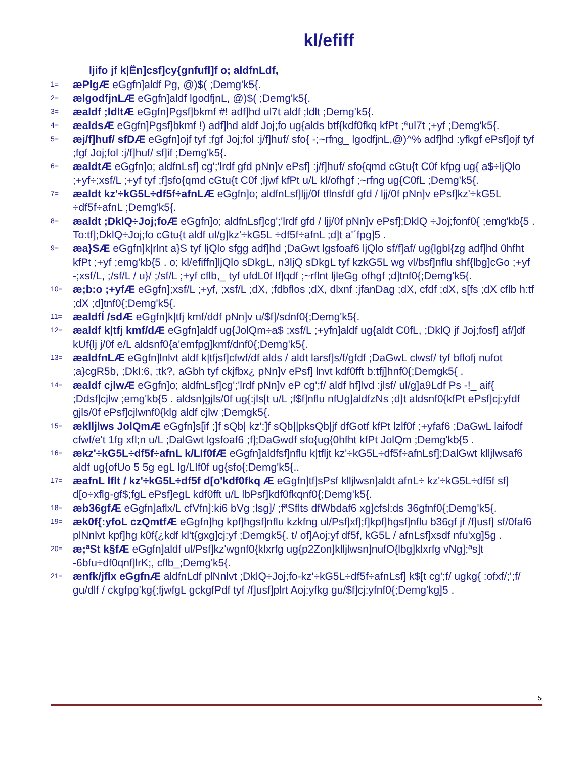kl/efiff
ljifo jf k|Ën]csf]cy{gnfufl]f o; aldfnLdf,
1= æPlgÆ eGgfn]aldf Pg, @)$( ;Demg'k5{.
2= ælgodfjnLÆ eGgfn]aldf lgodfjnL, @)$( ;Demg'k5{.
3= æaldf ;ldltÆ eGgfn]Pgsf]bkmf #! adf]hd ul7t aldf ;ldlt ;Demg'k5{.
4= æaldsÆ eGgfn]Pgsf]bkmf !) adf]hd aldf Joj;fo ug{alds btf{kdf0fkq kfPt ;ªul7t ;+yf ;Demg'k5{.
5= æj/f]huf/ sfDÆ eGgfn]ojf tyf ;fgf Joj;fol :j/f]huf/ sfo{ -;~rfng_ lgodfjnL,@)^% adf]hd :yfkgf ePsf]ojf tyf ;fgf Joj;fol :j/f]huf/ sf]if ;Demg'k5{.
6= æaldtÆ eGgfn]o; aldfnLsf] cg';'lrdf gfd pNn]v ePsf] :j/f]huf/ sfo{qmd cGtu{t C0f kfpg ug{ a$÷ljQlo ;+yf÷;xsf/L ;+yf tyf ;f]sfo{qmd cGtu{t C0f ;ljwf kfPt u/L kl/ofhgf ;~rfng ug{C0fL ;Demg'k5{.
7= æaldt kz'÷kG5L÷df5f÷afnLÆ eGgfn]o; aldfnLsf]ljj/0f tflnsfdf gfd / ljj/0f pNn]v ePsf]kz'÷kG5L ÷df5f÷afnL ;Demg'k5{.
8= æaldt ;DklQ÷Joj;foÆ eGgfn]o; aldfnLsf]cg';'lrdf gfd / ljj/0f pNn]v ePsf];DklQ ÷Joj;fonf0{ ;emg'kb{5 . To:tf];DklQ÷Joj;fo cGtu{t aldf ul/g]kz'÷kG5L ÷df5f÷afnL ;d]t a'´fpg]5 .
9= æa}SÆ eGgfn]k|rlnt a}S tyf ljQlo sfgg adf]hd ;DaGwt lgsfoaf6 ljQlo sf/f]af/ ug{lgbl{zg adf]hd 0hfht kfPt ;+yf ;emg'kb{5 . o; kl/efiffn]ljQlo sDkgL, n3ljQ sDkgL tyf kzkG5L wg vl/bsf]nflu shf{lbg]cGo ;+yf -;xsf/L, ;/sf/L / u}/ ;/sf/L ;+yf cflb,_ tyf ufdL0f lf]qdf ;~rflnt ljleGg ofhgf ;d]tnf0{;Demg'k5{.
10= æ;b:o ;+yfÆ eGgfn];xsf/L ;+yf, ;xsf/L ;dX, ;fdbflos ;dX, dlxnf :jfanDag ;dX, cfdf ;dX, s[fs ;dX cflb h:tf ;dX ;d]tnf0{;Demg'k5{.
11= æaldfÍ /sdÆ eGgfn]k|tfj kmf/ddf pNn]v u/$f]/sdnf0{;Demg'k5{.
12= æaldf k|tfj kmf/dÆ eGgfn]aldf ug{JolQm÷a$ ;xsf/L ;+yfn]aldf ug{aldt C0fL, ;DklQ jf Joj;fosf] af/]df kUf{lj j/0f e/L aldsnf0{a'emfpg]kmf/dnf0{;Demg'k5{.
13= æaldfnLÆ eGgfn]lnlvt aldf k|tfjsf]cfwf/df alds / aldt larsf]s/f/gfdf ;DaGwL clwsf/ tyf bflofj nufot ;a}cgR5b, ;DkI:6, ;tk?, aGbh tyf ckjfbx¿ pNn]v ePsf] lnvt kdf0fft b:tfj]hnf0{;Demgk5{ .
14= æaldf cjlwÆ eGgfn]o; aldfnLsf]cg';'lrdf pNn]v eP cg';f/ aldf hf]lvd :jlsf/ ul/g]a9Ldf Ps -!_ aif{ ;Ddsf]cjlw ;emg'kb{5 . aldsn]gjls/0f ug{:jls[t u/L ;f$f]nflu nfUg]aldfzNs ;d]t aldsnf0{kfPt ePsf]cj:yfdf gjls/0f ePsf]cjlwnf0{klg aldf cjlw ;Demgk5{.
15= æklljlws JolQmÆ eGgfn]s[if ;]f sQb| kz';]f sQb||pksQb|jf dfGotf kfPt lzlf0f ;+yfaf6 ;DaGwL laifodf cfwf/e't 1fg xfl;n u/L ;DalGwt lgsfoaf6 ;f];DaGwdf sfo{ug{0hfht kfPt JolQm ;Demg'kb{5 .
16= ækz'÷kG5L÷df5f÷afnL k/LIf0fÆ eGgfn]aldfsf]nflu k|tfljt kz'÷kG5L÷df5f÷afnLsf];DalGwt klljlwsaf6 aldf ug{ofUo 5 5g egL lg/LIf0f ug{sfo{;Demg'k5{..
17= æafnL lflt / kz'÷kG5L÷df5f d[o'kdf0fkq Æ eGgfn]tf]sPsf klljlwsn]aldt afnL÷ kz'÷kG5L÷df5f sf] d[o÷xflg-gf$;fgL ePsf]egL kdf0fft u/L lbPsf]kdf0fkqnf0{;Demg'k5{.
18= æb36gfÆ eGgfn]aflx/L cfVfn]:ki6 bVg ;lsg]/ ;fªSflts dfWbdaf6 xg]cfsl:ds 36gfnf0{;Demg'k5{.
19= æk0f{:yfoL czQmtfÆ eGgfn]hg kpf]hgsf]nflu kzkfng ul/Psf]xf];f]kpf]hgsf]nflu b36gf jf /f]usf] sf/0faf6 plNnlvt kpf]hg k0f{¿kdf kl't{gxg]cj:yf ;Demgk5{. t/ of]Aoj:yf df5f, kG5L / afnLsf]xsdf nfu'xg]5g .
20= æ;ªSt k§fÆ eGgfn]aldf ul/Psf]kz'wgnf0{klxrfg ug{p2Zon]klljlwsn]nufO{lbg]klxrfg vNg];ªs]t -6bfu÷df0qnf]lrK;, cflb_;Demg'k5{.
21= ænfk/jflx eGgfnÆ aldfnLdf plNnlvt ;DklQ÷Joj;fo-kz'÷kG5L÷df5f÷afnLsf] k$[t cg';f/ ugkg{ :ofxf/;';f/ gu/dlf / ckgfpg'kg{;fjwfgL gckgfPdf tyf /f]usf]plrt Aoj:yfkg gu/$f]cj:yfnf0{;Demg'kg]5 .
5